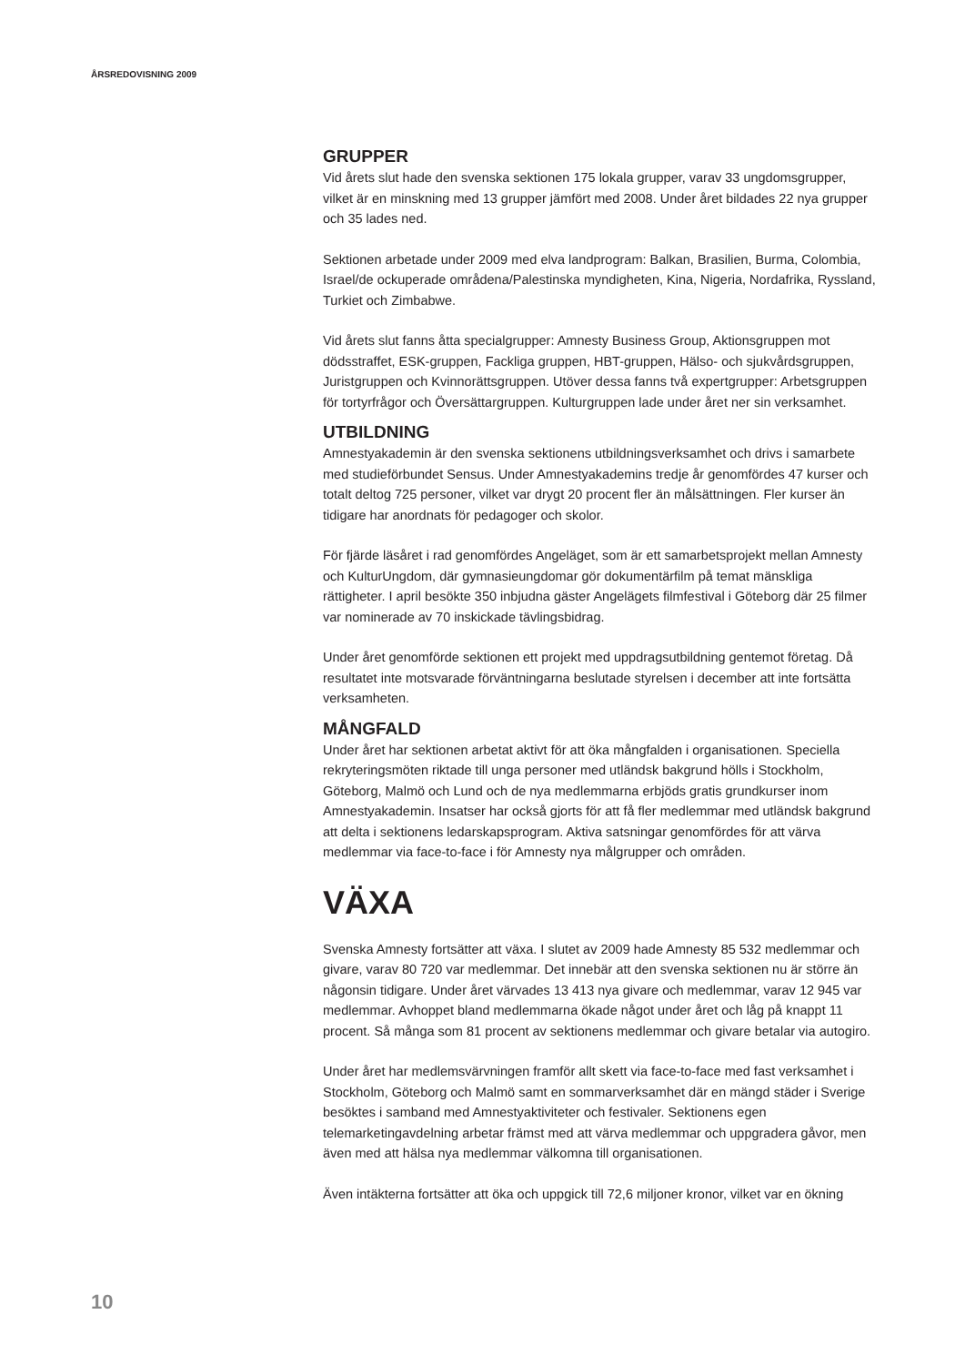ÅRSREDOVISNING 2009
GRUPPER
Vid årets slut hade den svenska sektionen 175 lokala grupper, varav 33 ungdomsgrupper, vilket är en minskning med 13 grupper jämfört med 2008. Under året bildades 22 nya grupper och 35 lades ned.
Sektionen arbetade under 2009 med elva landprogram: Balkan, Brasilien, Burma, Colombia, Israel/de ockuperade områdena/Palestinska myndigheten, Kina, Nigeria, Nordafrika, Ryssland, Turkiet och Zimbabwe.
Vid årets slut fanns åtta specialgrupper: Amnesty Business Group, Aktionsgruppen mot dödsstraffet, ESK-gruppen, Fackliga gruppen, HBT-gruppen, Hälso- och sjukvårdsgruppen, Juristgruppen och Kvinnorättsgruppen. Utöver dessa fanns två expertgrupper: Arbetsgruppen för tortyrfrågor och Översättargruppen. Kulturgruppen lade under året ner sin verksamhet.
UTBILDNING
Amnestyakademin är den svenska sektionens utbildningsverksamhet och drivs i samarbete med studieförbundet Sensus. Under Amnestyakademins tredje år genomfördes 47 kurser och totalt deltog 725 personer, vilket var drygt 20 procent fler än målsättningen. Fler kurser än tidigare har anordnats för pedagoger och skolor.
För fjärde läsåret i rad genomfördes Angeläget, som är ett samarbetsprojekt mellan Amnesty och KulturUngdom, där gymnasieungdomar gör dokumentärfilm på temat mänskliga rättigheter. I april besökte 350 inbjudna gäster Angelägets filmfestival i Göteborg där 25 filmer var nominerade av 70 inskickade tävlingsbidrag.
Under året genomförde sektionen ett projekt med uppdragsutbildning gentemot företag. Då resultatet inte motsvarade förväntningarna beslutade styrelsen i december att inte fortsätta verksamheten.
MÅNGFALD
Under året har sektionen arbetat aktivt för att öka mångfalden i organisationen. Speciella rekryteringsmöten riktade till unga personer med utländsk bakgrund hölls i Stockholm, Göteborg, Malmö och Lund och de nya medlemmarna erbjöds gratis grundkurser inom Amnestyakademin. Insatser har också gjorts för att få fler medlemmar med utländsk bakgrund att delta i sektionens ledarskapsprogram. Aktiva satsningar genomfördes för att värva medlemmar via face-to-face i för Amnesty nya målgrupper och områden.
VÄXA
Svenska Amnesty fortsätter att växa. I slutet av 2009 hade Amnesty 85 532 medlemmar och givare, varav 80 720 var medlemmar. Det innebär att den svenska sektionen nu är större än någonsin tidigare. Under året värvades 13 413 nya givare och medlemmar, varav 12 945 var medlemmar. Avhoppet bland medlemmarna ökade något under året och låg på knappt 11 procent. Så många som 81 procent av sektionens medlemmar och givare betalar via autogiro.
Under året har medlemsvärvningen framför allt skett via face-to-face med fast verksamhet i Stockholm, Göteborg och Malmö samt en sommarverksamhet där en mängd städer i Sverige besöktes i samband med Amnestyaktiviteter och festivaler. Sektionens egen telemarketingavdelning arbetar främst med att värva medlemmar och uppgradera gåvor, men även med att hälsa nya medlemmar välkomna till organisationen.
Även intäkterna fortsätter att öka och uppgick till 72,6 miljoner kronor, vilket var en ökning
10